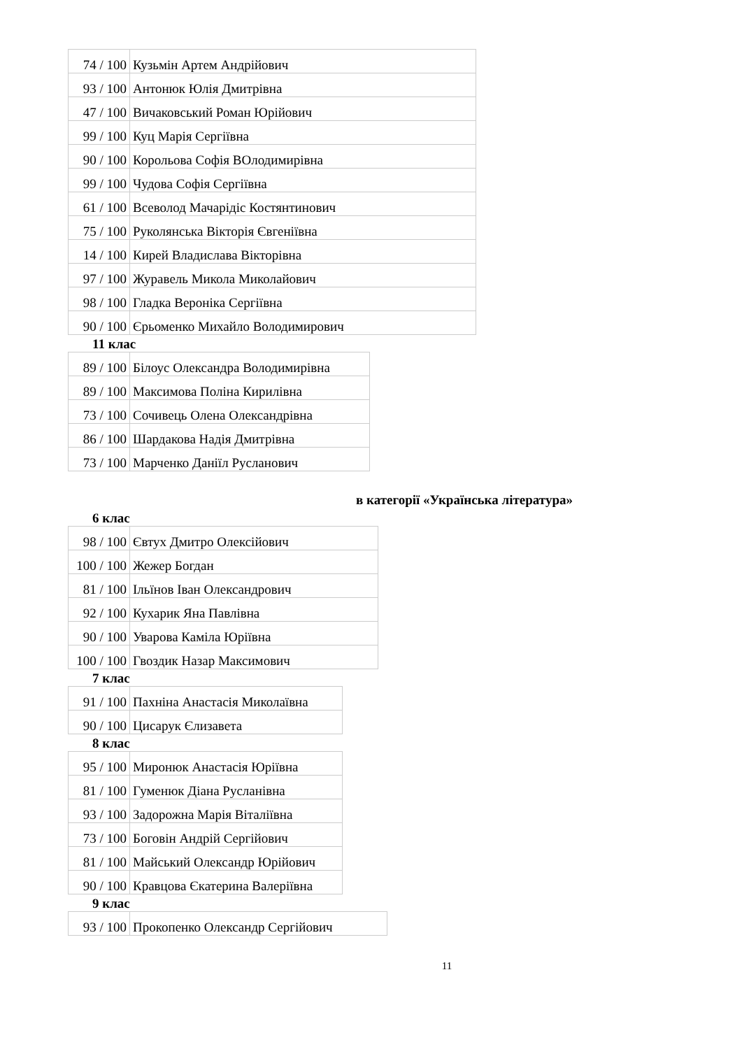| 74 / 100 | Кузьмін Артем Андрійович |
| 93 / 100 | Антонюк Юлія Дмитрівна |
| 47 / 100 | Вичаковський Роман Юрійович |
| 99 / 100 | Куц Марія Сергіївна |
| 90 / 100 | Корольова Софія ВОлодимирівна |
| 99 / 100 | Чудова Софія Сергіївна |
| 61 / 100 | Всеволод Мачарідіс Костянтинович |
| 75 / 100 | Руколянська Вікторія Євгеніївна |
| 14 / 100 | Кирей Владислава Вікторівна |
| 97 / 100 | Журавель Микола Миколайович |
| 98 / 100 | Гладка Вероніка Сергіївна |
| 90 / 100 | Єрьоменко Михайло Володимирович |
11 клас
| 89 / 100 | Білоус Олександра Володимирівна |
| 89 / 100 | Максимова Поліна Кирилівна |
| 73 / 100 | Сочивець Олена Олександрівна |
| 86 / 100 | Шардакова Надія Дмитрівна |
| 73 / 100 | Марченко Даніїл Русланович |
в категорії «Українська література»
6 клас
| 98 / 100 | Євтух Дмитро Олексійович |
| 100 / 100 | Жежер Богдан |
| 81 / 100 | Ільїнов Іван Олександрович |
| 92 / 100 | Кухарик Яна Павлівна |
| 90 / 100 | Уварова Каміла Юріївна |
| 100 / 100 | Гвоздик Назар Максимович |
7 клас
| 91 / 100 | Пахніна Анастасія Миколаївна |
| 90 / 100 | Цисарук Єлизавета |
8 клас
| 95 / 100 | Миронюк Анастасія Юріївна |
| 81 / 100 | Гуменюк Діана Русланівна |
| 93 / 100 | Задорожна Марія Віталіївна |
| 73 / 100 | Боговін Андрій Сергійович |
| 81 / 100 | Майський Олександр Юрійович |
| 90 / 100 | Кравцова Єкатерина Валеріївна |
9 клас
| 93 / 100 | Прокопенко Олександр Сергійович |
11